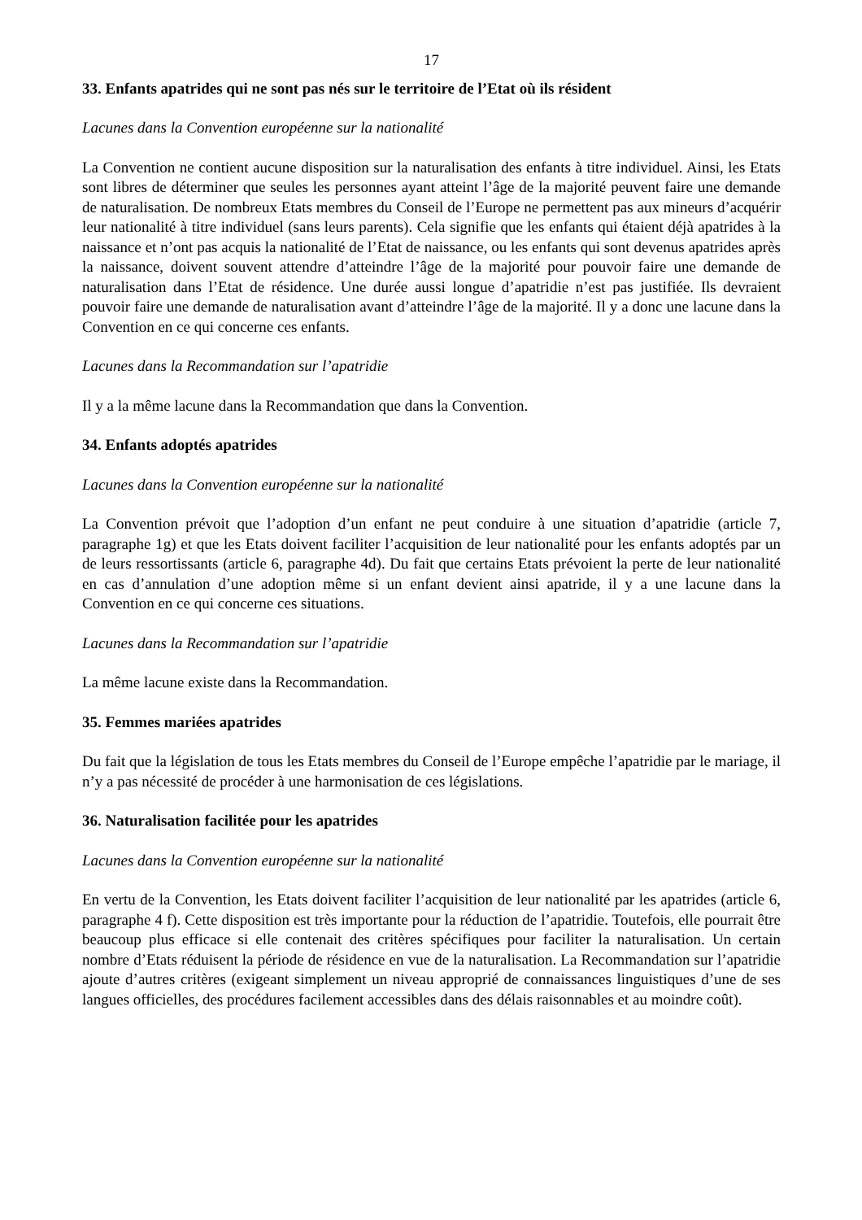17
33. Enfants apatrides qui ne sont pas nés sur le territoire de l’Etat où ils résident
Lacunes dans la Convention européenne sur la nationalité
La Convention ne contient aucune disposition sur la naturalisation des enfants à titre individuel. Ainsi, les Etats sont libres de déterminer que seules les personnes ayant atteint l’âge de la majorité peuvent faire une demande de naturalisation. De nombreux Etats membres du Conseil de l’Europe ne permettent pas aux mineurs d’acquérir leur nationalité à titre individuel (sans leurs parents). Cela signifie que les enfants qui étaient déjà apatrides à la naissance et n’ont pas acquis la nationalité de l’Etat de naissance, ou les enfants qui sont devenus apatrides après la naissance, doivent souvent attendre d’atteindre l’âge de la majorité pour pouvoir faire une demande de naturalisation dans l’Etat de résidence. Une durée aussi longue d’apatridie n’est pas justifiée. Ils devraient pouvoir faire une demande de naturalisation avant d’atteindre l’âge de la majorité. Il y a donc une lacune dans la Convention en ce qui concerne ces enfants.
Lacunes dans la Recommandation sur l’apatridie
Il y a la même lacune dans la Recommandation que dans la Convention.
34. Enfants adoptés apatrides
Lacunes dans la Convention européenne sur la nationalité
La Convention prévoit que l’adoption d’un enfant ne peut conduire à une situation d’apatridie (article 7, paragraphe 1g) et que les Etats doivent faciliter l’acquisition de leur nationalité pour les enfants adoptés par un de leurs ressortissants (article 6, paragraphe 4d). Du fait que certains Etats prévoient la perte de leur nationalité en cas d’annulation d’une adoption même si un enfant devient ainsi apatride, il y a une lacune dans la Convention en ce qui concerne ces situations.
Lacunes dans la Recommandation sur l’apatridie
La même lacune existe dans la Recommandation.
35. Femmes mariées apatrides
Du fait que la législation de tous les Etats membres du Conseil de l’Europe empêche l’apatridie par le mariage, il n’y a pas nécessité de procéder à une harmonisation de ces législations.
36. Naturalisation facilitée pour les apatrides
Lacunes dans la Convention européenne sur la nationalité
En vertu de la Convention, les Etats doivent faciliter l’acquisition de leur nationalité par les apatrides (article 6, paragraphe 4 f). Cette disposition est très importante pour la réduction de l’apatridie. Toutefois, elle pourrait être beaucoup plus efficace si elle contenait des critères spécifiques pour faciliter la naturalisation. Un certain nombre d’Etats réduisent la période de résidence en vue de la naturalisation. La Recommandation sur l’apatridie ajoute d’autres critères (exigeant simplement un niveau approprié de connaissances linguistiques d’une de ses langues officielles, des procédures facilement accessibles dans des délais raisonnables et au moindre coût).